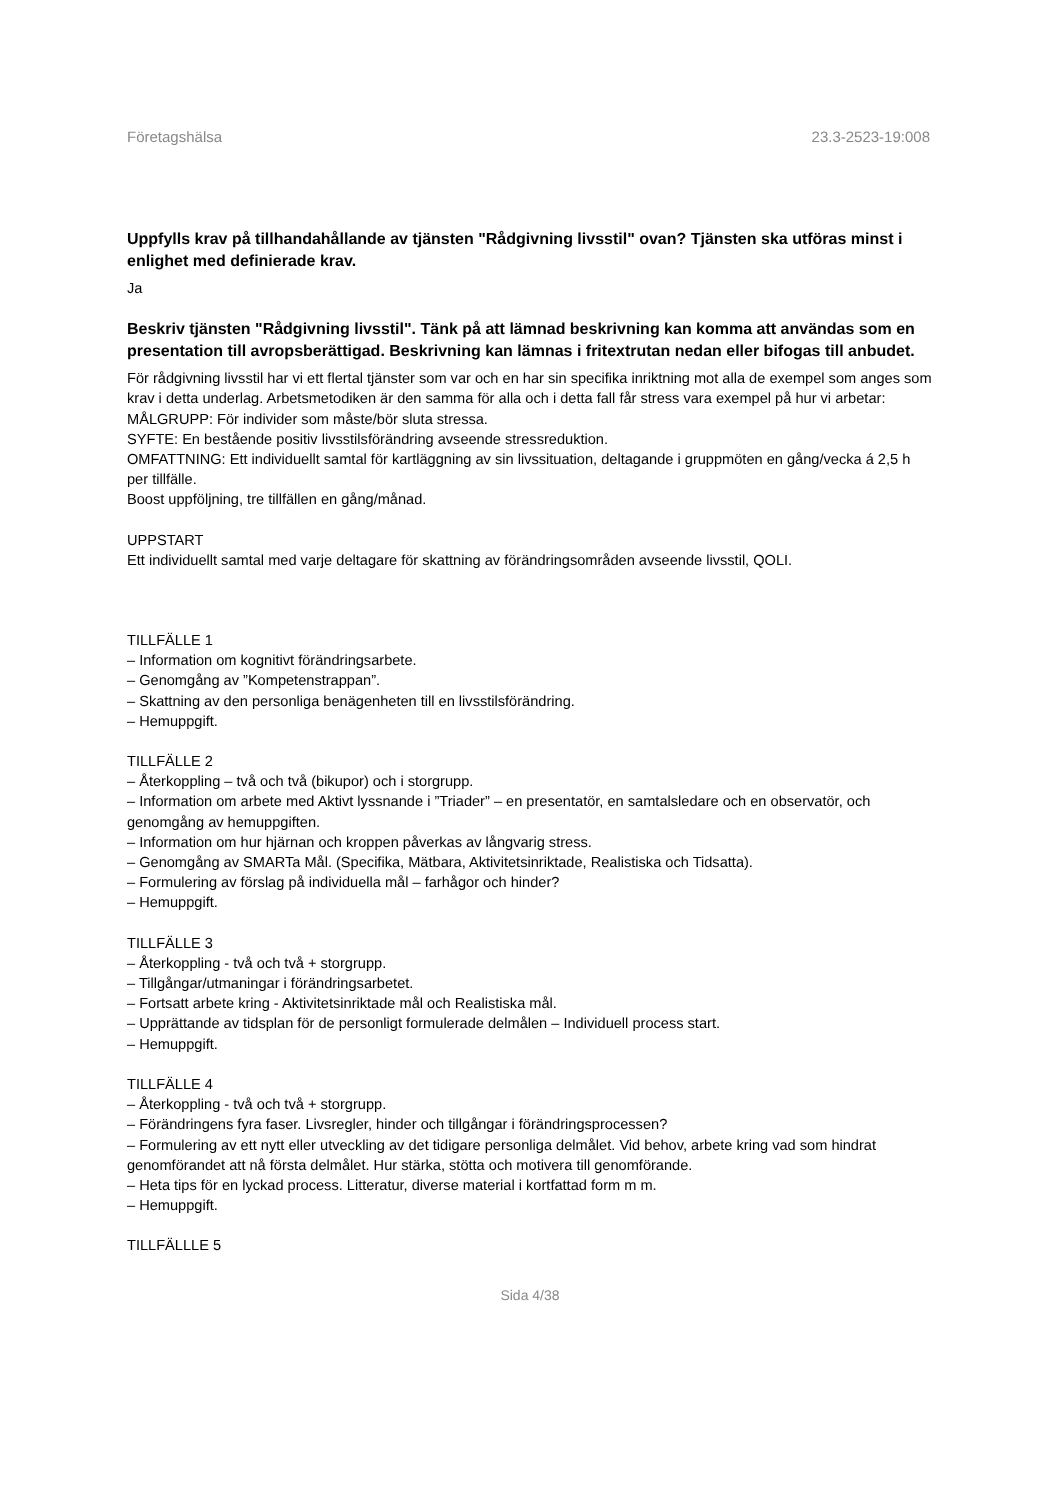Företagshälsa 23.3-2523-19:008
Uppfylls krav på tillhandahållande av tjänsten "Rådgivning livsstil" ovan? Tjänsten ska utföras minst i enlighet med definierade krav.
Ja
Beskriv tjänsten "Rådgivning livsstil". Tänk på att lämnad beskrivning kan komma att användas som en presentation till avropsberättigad. Beskrivning kan lämnas i fritextrutan nedan eller bifogas till anbudet.
För rådgivning livsstil har vi ett flertal tjänster som var och en har sin specifika inriktning mot alla de exempel som anges som krav i detta underlag. Arbetsmetodiken är den samma för alla och i detta fall får stress vara exempel på hur vi arbetar:
MÅLGRUPP: För individer som måste/bör sluta stressa.
SYFTE: En bestående positiv livsstilsförändring avseende stressreduktion.
OMFATTNING: Ett individuellt samtal för kartläggning av sin livssituation, deltagande i gruppmöten en gång/vecka á 2,5 h per tillfälle.
Boost uppföljning, tre tillfällen en gång/månad.
UPPSTART
Ett individuellt samtal med varje deltagare för skattning av förändringsområden avseende livsstil, QOLI.
TILLFÄLLE 1
– Information om kognitivt förändringsarbete.
– Genomgång av ”Kompetenstrappan”.
– Skattning av den personliga benägenheten till en livsstilsförändring.
– Hemuppgift.
TILLFÄLLE 2
– Återkoppling – två och två (bikupor) och i storgrupp.
– Information om arbete med Aktivt lyssnande i ”Triader” – en presentatör, en samtalsledare och en observatör, och genomgång av hemuppgiften.
– Information om hur hjärnan och kroppen påverkas av långvarig stress.
– Genomgång av SMARTa Mål. (Specifika, Mätbara, Aktivitetsinriktade, Realistiska och Tidsatta).
– Formulering av förslag på individuella mål – farhågor och hinder?
– Hemuppgift.
TILLFÄLLE 3
– Återkoppling - två och två + storgrupp.
– Tillgångar/utmaningar i förändringsarbetet.
– Fortsatt arbete kring - Aktivitetsinriktade mål och Realistiska mål.
– Upprättande av tidsplan för de personligt formulerade delmålen – Individuell process start.
– Hemuppgift.
TILLFÄLLE 4
– Återkoppling - två och två + storgrupp.
– Förändringens fyra faser. Livsregler, hinder och tillgångar i förändringsprocessen?
– Formulering av ett nytt eller utveckling av det tidigare personliga delmålet. Vid behov, arbete kring vad som hindrat genomförandet att nå första delmålet. Hur stärka, stötta och motivera till genomförande.
– Heta tips för en lyckad process. Litteratur, diverse material i kortfattad form m m.
– Hemuppgift.
TILLFÄLLLE 5
Sida 4/38